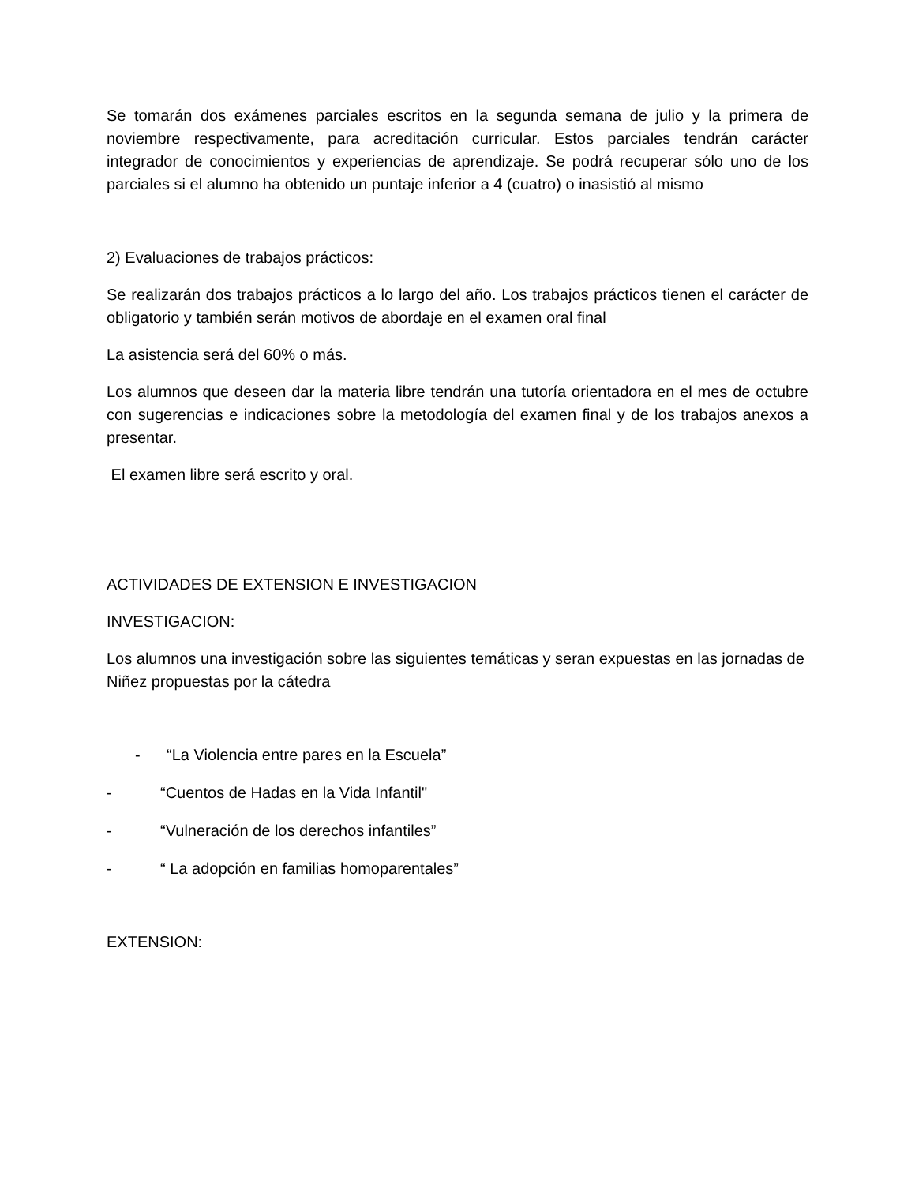Se tomarán dos exámenes parciales escritos en la segunda semana de julio y la primera de noviembre respectivamente, para acreditación curricular. Estos parciales tendrán carácter integrador de conocimientos y experiencias de aprendizaje. Se podrá recuperar sólo uno de los parciales si el alumno ha obtenido un puntaje inferior a 4 (cuatro) o inasistió al mismo
2) Evaluaciones de trabajos prácticos:
Se realizarán dos trabajos prácticos a lo largo del año. Los trabajos prácticos tienen el carácter de obligatorio y también serán motivos de abordaje en el examen oral final
La asistencia será del 60% o más.
Los alumnos que deseen dar la materia libre tendrán una tutoría orientadora en el mes de octubre con sugerencias e indicaciones sobre la metodología del examen final y de los trabajos anexos a presentar.
El examen libre será escrito y oral.
ACTIVIDADES DE EXTENSION E INVESTIGACION
INVESTIGACION:
Los alumnos una investigación sobre las siguientes temáticas y seran expuestas en las jornadas de Niñez propuestas por la cátedra
- “La Violencia entre pares en la Escuela”
- “Cuentos de Hadas en la Vida Infantil"
- “Vulneración de los derechos infantiles”
- “ La adopción en familias homoparentales”
EXTENSION: